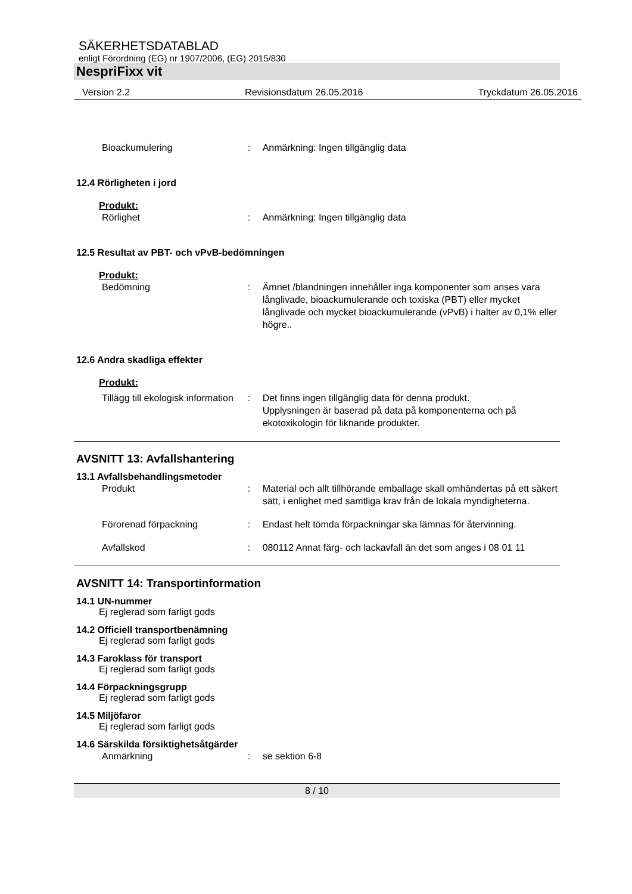SÄKERHETSDATABLAD
enligt Förordning (EG) nr 1907/2006, (EG) 2015/830
NespriFixx vit
Version 2.2 Revisionsdatum 26.05.2016 Tryckdatum 26.05.2016
Bioackumulering : Anmärkning: Ingen tillgänglig data
12.4 Rörligheten i jord
Produkt:
Rörlighet : Anmärkning: Ingen tillgänglig data
12.5 Resultat av PBT- och vPvB-bedömningen
Produkt:
Bedömning : Ämnet /blandningen innehåller inga komponenter som anses vara långlivade, bioackumulerande och toxiska (PBT) eller mycket långlivade och mycket bioackumulerande (vPvB) i halter av 0,1% eller högre..
12.6 Andra skadliga effekter
Produkt:
Tillägg till ekologisk information
: Det finns ingen tillgänglig data för denna produkt.
Upplysningen är baserad på data på komponenterna och på ekotoxikologin för liknande produkter.
AVSNITT 13: Avfallshantering
13.1 Avfallsbehandlingsmetoder
Produkt : Material och allt tillhörande emballage skall omhändertas på ett säkert sätt, i enlighet med samtliga krav från de lokala myndigheterna.
Förorenad förpackning : Endast helt tömda förpackningar ska lämnas för återvinning.
Avfallskod : 080112 Annat färg- och lackavfall än det som anges i 08 01 11
AVSNITT 14: Transportinformation
14.1 UN-nummer
Ej reglerad som farligt gods
14.2 Officiell transportbenämning
Ej reglerad som farligt gods
14.3 Faroklass för transport
Ej reglerad som farligt gods
14.4 Förpackningsgrupp
Ej reglerad som farligt gods
14.5 Miljöfaror
Ej reglerad som farligt gods
14.6 Särskilda försiktighetsåtgärder
Anmärkning : se sektion 6-8
8 / 10